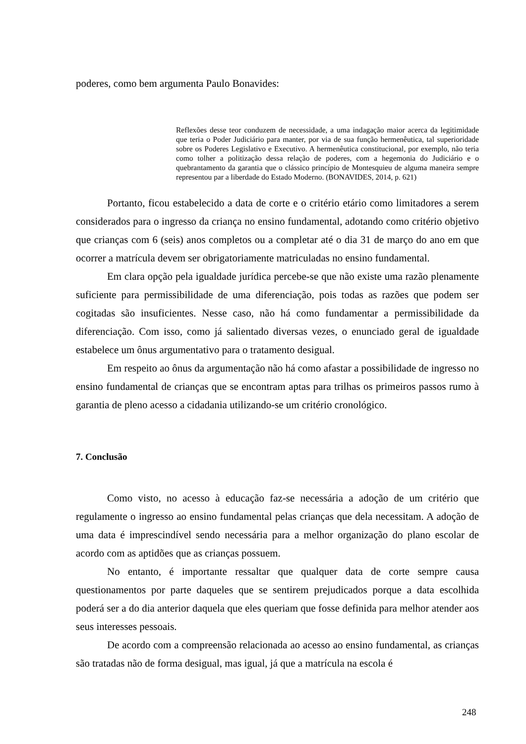poderes, como bem argumenta Paulo Bonavides:
Reflexões desse teor conduzem de necessidade, a uma indagação maior acerca da legitimidade que teria o Poder Judiciário para manter, por via de sua função hermenêutica, tal superioridade sobre os Poderes Legislativo e Executivo. A hermenêutica constitucional, por exemplo, não teria como tolher a politização dessa relação de poderes, com a hegemonia do Judiciário e o quebrantamento da garantia que o clássico princípio de Montesquieu de alguma maneira sempre representou par a liberdade do Estado Moderno. (BONAVIDES, 2014, p. 621)
Portanto, ficou estabelecido a data de corte e o critério etário como limitadores a serem considerados para o ingresso da criança no ensino fundamental, adotando como critério objetivo que crianças com 6 (seis) anos completos ou a completar até o dia 31 de março do ano em que ocorrer a matrícula devem ser obrigatoriamente matriculadas no ensino fundamental.
Em clara opção pela igualdade jurídica percebe-se que não existe uma razão plenamente suficiente para permissibilidade de uma diferenciação, pois todas as razões que podem ser cogitadas são insuficientes. Nesse caso, não há como fundamentar a permissibilidade da diferenciação. Com isso, como já salientado diversas vezes, o enunciado geral de igualdade estabelece um ônus argumentativo para o tratamento desigual.
Em respeito ao ônus da argumentação não há como afastar a possibilidade de ingresso no ensino fundamental de crianças que se encontram aptas para trilhas os primeiros passos rumo à garantia de pleno acesso a cidadania utilizando-se um critério cronológico.
7. Conclusão
Como visto, no acesso à educação faz-se necessária a adoção de um critério que regulamente o ingresso ao ensino fundamental pelas crianças que dela necessitam. A adoção de uma data é imprescindível sendo necessária para a melhor organização do plano escolar de acordo com as aptidões que as crianças possuem.
No entanto, é importante ressaltar que qualquer data de corte sempre causa questionamentos por parte daqueles que se sentirem prejudicados porque a data escolhida poderá ser a do dia anterior daquela que eles queriam que fosse definida para melhor atender aos seus interesses pessoais.
De acordo com a compreensão relacionada ao acesso ao ensino fundamental, as crianças são tratadas não de forma desigual, mas igual, já que a matrícula na escola é
248